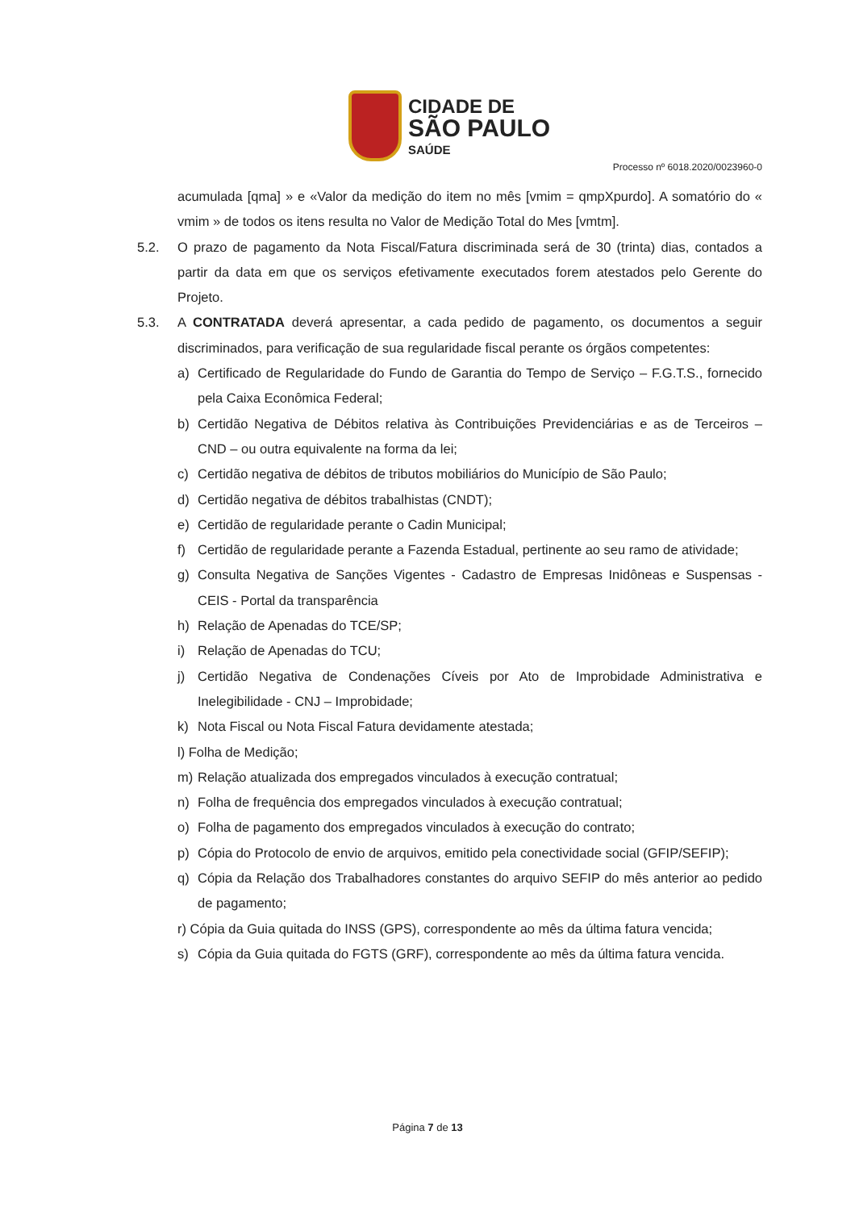CIDADE DE
SÃO PAULO
SAÚDE
Processo nº 6018.2020/0023960-0
acumulada [qma] » e «Valor da medição do item no mês [vmim = qmpXpurdo]. A somatório do « vmim » de todos os itens resulta no Valor de Medição Total do Mes [vmtm].
5.2. O prazo de pagamento da Nota Fiscal/Fatura discriminada será de 30 (trinta) dias, contados a partir da data em que os serviços efetivamente executados forem atestados pelo Gerente do Projeto.
5.3. A CONTRATADA deverá apresentar, a cada pedido de pagamento, os documentos a seguir discriminados, para verificação de sua regularidade fiscal perante os órgãos competentes:
a) Certificado de Regularidade do Fundo de Garantia do Tempo de Serviço – F.G.T.S., fornecido pela Caixa Econômica Federal;
b) Certidão Negativa de Débitos relativa às Contribuições Previdenciárias e as de Terceiros – CND – ou outra equivalente na forma da lei;
c) Certidão negativa de débitos de tributos mobiliários do Município de São Paulo;
d) Certidão negativa de débitos trabalhistas (CNDT);
e) Certidão de regularidade perante o Cadin Municipal;
f) Certidão de regularidade perante a Fazenda Estadual, pertinente ao seu ramo de atividade;
g) Consulta Negativa de Sanções Vigentes - Cadastro de Empresas Inidôneas e Suspensas - CEIS - Portal da transparência
h) Relação de Apenadas do TCE/SP;
i) Relação de Apenadas do TCU;
j) Certidão Negativa de Condenações Cíveis por Ato de Improbidade Administrativa e Inelegibilidade - CNJ – Improbidade;
k) Nota Fiscal ou Nota Fiscal Fatura devidamente atestada;
l) Folha de Medição;
m) Relação atualizada dos empregados vinculados à execução contratual;
n) Folha de frequência dos empregados vinculados à execução contratual;
o) Folha de pagamento dos empregados vinculados à execução do contrato;
p) Cópia do Protocolo de envio de arquivos, emitido pela conectividade social (GFIP/SEFIP);
q) Cópia da Relação dos Trabalhadores constantes do arquivo SEFIP do mês anterior ao pedido de pagamento;
r) Cópia da Guia quitada do INSS (GPS), correspondente ao mês da última fatura vencida;
s) Cópia da Guia quitada do FGTS (GRF), correspondente ao mês da última fatura vencida.
Página 7 de 13